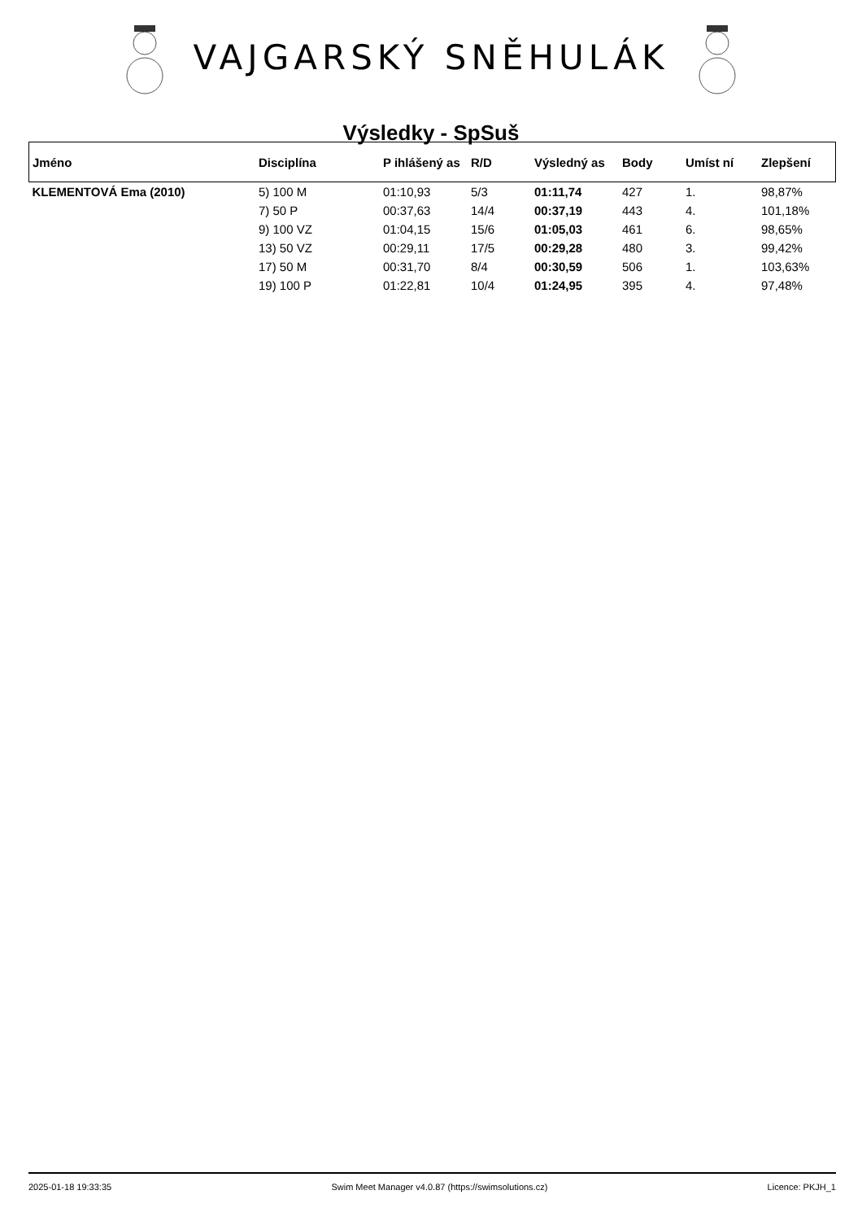VAJGARSKÝ SNĚHULÁK
Výsledky - SpSuš
| Jméno | Disciplína | P ihlášený as | R/D | Výsledný as | Body | Umíst ní | Zlepšení |
| --- | --- | --- | --- | --- | --- | --- | --- |
| KLEMENTOVÁ Ema (2010) | 5) 100 M | 01:10,93 | 5/3 | 01:11,74 | 427 | 1. | 98,87% |
| | 7) 50 P | 00:37,63 | 14/4 | 00:37,19 | 443 | 4. | 101,18% |
| | 9) 100 VZ | 01:04,15 | 15/6 | 01:05,03 | 461 | 6. | 98,65% |
| | 13) 50 VZ | 00:29,11 | 17/5 | 00:29,28 | 480 | 3. | 99,42% |
| | 17) 50 M | 00:31,70 | 8/4 | 00:30,59 | 506 | 1. | 103,63% |
| | 19) 100 P | 01:22,81 | 10/4 | 01:24,95 | 395 | 4. | 97,48% |
2025-01-18 19:33:35 Swim Meet Manager v4.0.87 (https://swimsolutions.cz) Licence: PKJH_1